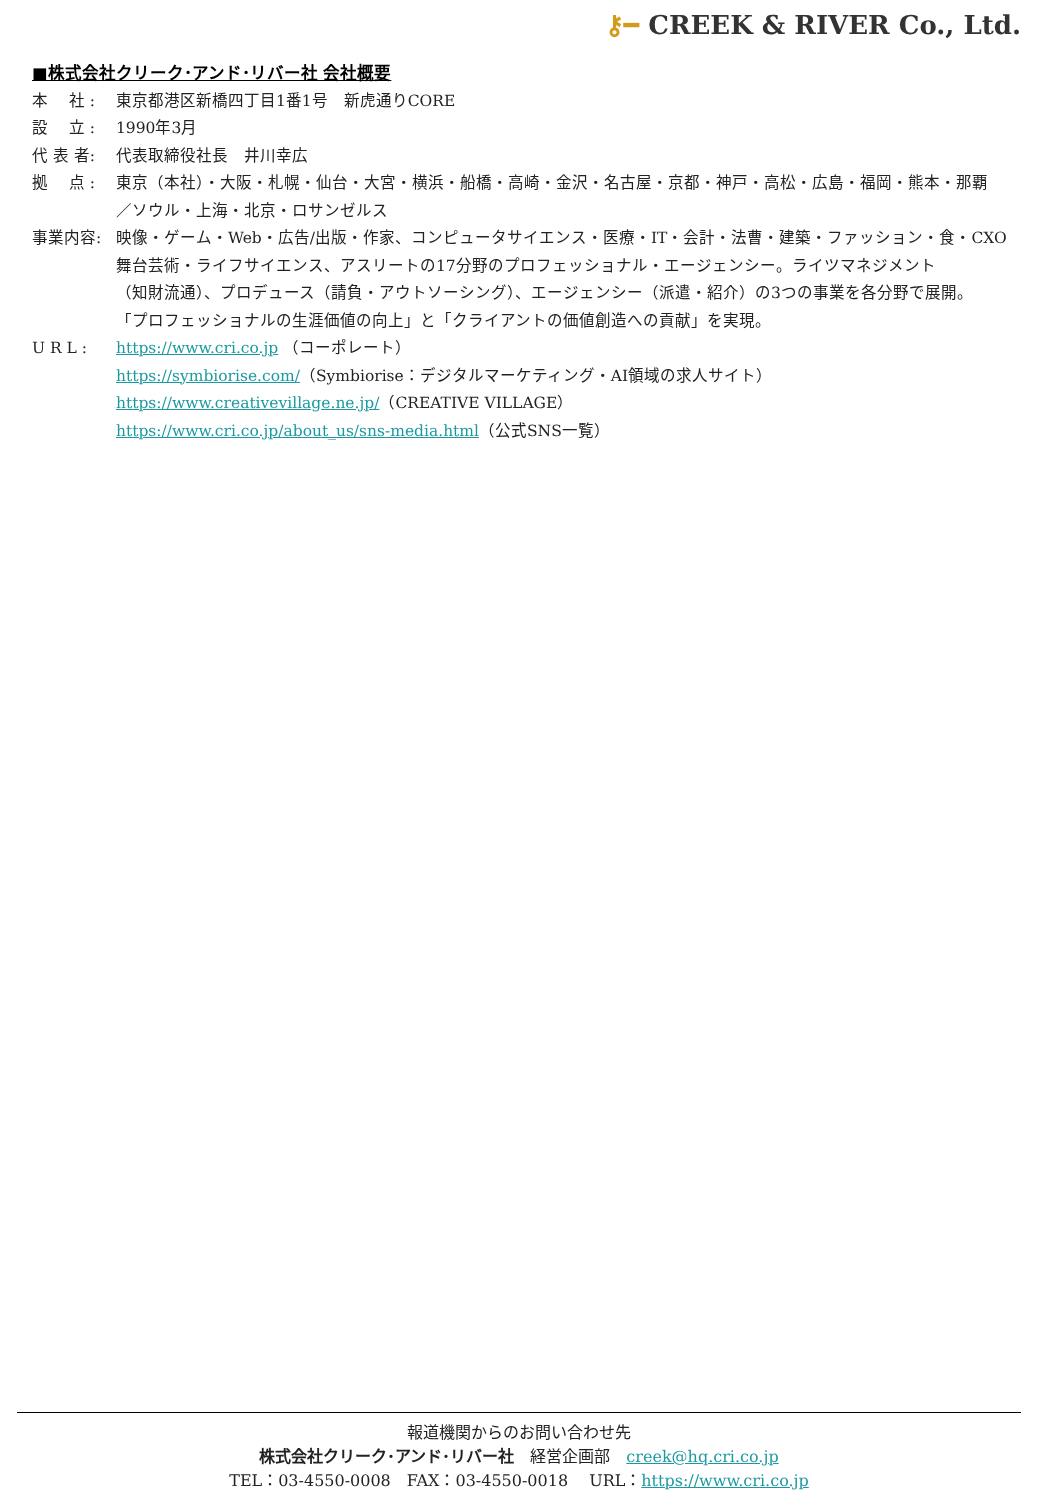⚷━ CREEK & RIVER Co., Ltd.
■株式会社クリーク･アンド･リバー社 会社概要
本　 社 : 東京都港区新橋四丁目1番1号　新虎通りCORE
設　 立 : 1990年3月
代 表 者: 代表取締役社長　井川幸広
拠　 点 : 東京（本社）・大阪・札幌・仙台・大宮・横浜・船橋・高崎・金沢・名古屋・京都・神戸・高松・広島・福岡・熊本・那覇
／ソウル・上海・北京・ロサンゼルス
事業内容: 映像・ゲーム・Web・広告/出版・作家、コンピュータサイエンス・医療・IT・会計・法曹・建築・ファッション・食・CXO
舞台芸術・ライフサイエンス、アスリートの17分野のプロフェッショナル・エージェンシー。ライツマネジメント
（知財流通）、プロデュース（請負・アウトソーシング）、エージェンシー（派遣・紹介）の3つの事業を各分野で展開。
「プロフェッショナルの生涯価値の向上」と「クライアントの価値創造への貢献」を実現。
U R L : https://www.cri.co.jp （コーポレート）
https://symbiorise.com/（Symbiorise：デジタルマーケティング・AI領域の求人サイト）
https://www.creativevillage.ne.jp/（CREATIVE VILLAGE）
https://www.cri.co.jp/about_us/sns-media.html（公式SNS一覧）
報道機関からのお問い合わせ先
株式会社クリーク･アンド･リバー社　経営企画部　creek@hq.cri.co.jp
TEL：03-4550-0008　FAX：03-4550-0018　 URL：https://www.cri.co.jp